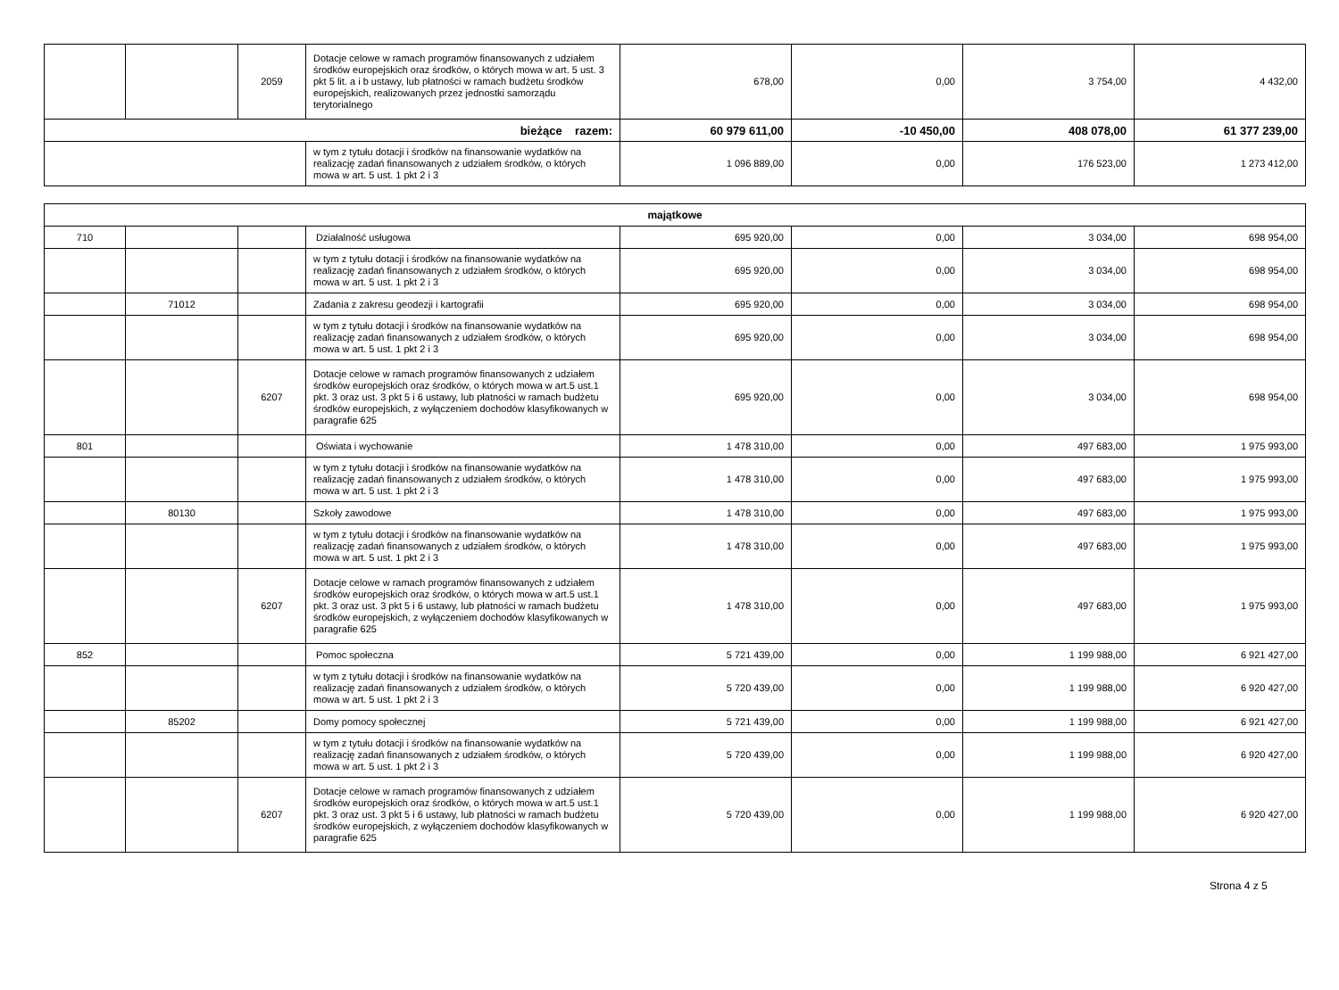| | | 2059 | Dotacje celowe w ramach programów finansowanych z udziałem środków europejskich oraz środków, o których mowa w art. 5 ust. 3 pkt 5 lit. a i b ustawy, lub płatności w ramach budżetu środków europejskich, realizowanych przez jednostki samorządu terytorialnego | 678,00 | 0,00 | 3 754,00 | 4 432,00 |
| bieżące razem: | | | | 60 979 611,00 | -10 450,00 | 408 078,00 | 61 377 239,00 |
| | | | w tym z tytułu dotacji i środków na finansowanie wydatków na realizację zadań finansowanych z udziałem środków, o których mowa w art. 5 ust. 1 pkt 2 i 3 | 1 096 889,00 | 0,00 | 176 523,00 | 1 273 412,00 |
| majątkowe | | | | | | | |
| 710 | | | Działalność usługowa | 695 920,00 | 0,00 | 3 034,00 | 698 954,00 |
| | | | w tym z tytułu dotacji i środków na finansowanie wydatków na realizację zadań finansowanych z udziałem środków, o których mowa w art. 5 ust. 1 pkt 2 i 3 | 695 920,00 | 0,00 | 3 034,00 | 698 954,00 |
| | 71012 | | Zadania z zakresu geodezji i kartografii | 695 920,00 | 0,00 | 3 034,00 | 698 954,00 |
| | | | w tym z tytułu dotacji i środków na finansowanie wydatków na realizację zadań finansowanych z udziałem środków, o których mowa w art. 5 ust. 1 pkt 2 i 3 | 695 920,00 | 0,00 | 3 034,00 | 698 954,00 |
| | | 6207 | Dotacje celowe w ramach programów finansowanych z udziałem środków europejskich oraz środków, o których mowa w art.5 ust.1 pkt. 3 oraz ust. 3 pkt 5 i 6 ustawy, lub płatności w ramach budżetu środków europejskich, z wyłączeniem dochodów klasyfikowanych w paragrafie 625 | 695 920,00 | 0,00 | 3 034,00 | 698 954,00 |
| 801 | | | Oświata i wychowanie | 1 478 310,00 | 0,00 | 497 683,00 | 1 975 993,00 |
| | | | w tym z tytułu dotacji i środków na finansowanie wydatków na realizację zadań finansowanych z udziałem środków, o których mowa w art. 5 ust. 1 pkt 2 i 3 | 1 478 310,00 | 0,00 | 497 683,00 | 1 975 993,00 |
| | 80130 | | Szkoły zawodowe | 1 478 310,00 | 0,00 | 497 683,00 | 1 975 993,00 |
| | | | w tym z tytułu dotacji i środków na finansowanie wydatków na realizację zadań finansowanych z udziałem środków, o których mowa w art. 5 ust. 1 pkt 2 i 3 | 1 478 310,00 | 0,00 | 497 683,00 | 1 975 993,00 |
| | | 6207 | Dotacje celowe w ramach programów finansowanych z udziałem środków europejskich oraz środków, o których mowa w art.5 ust.1 pkt. 3 oraz ust. 3 pkt 5 i 6 ustawy, lub płatności w ramach budżetu środków europejskich, z wyłączeniem dochodów klasyfikowanych w paragrafie 625 | 1 478 310,00 | 0,00 | 497 683,00 | 1 975 993,00 |
| 852 | | | Pomoc społeczna | 5 721 439,00 | 0,00 | 1 199 988,00 | 6 921 427,00 |
| | | | w tym z tytułu dotacji i środków na finansowanie wydatków na realizację zadań finansowanych z udziałem środków, o których mowa w art. 5 ust. 1 pkt 2 i 3 | 5 720 439,00 | 0,00 | 1 199 988,00 | 6 920 427,00 |
| | 85202 | | Domy pomocy społecznej | 5 721 439,00 | 0,00 | 1 199 988,00 | 6 921 427,00 |
| | | | w tym z tytułu dotacji i środków na finansowanie wydatków na realizację zadań finansowanych z udziałem środków, o których mowa w art. 5 ust. 1 pkt 2 i 3 | 5 720 439,00 | 0,00 | 1 199 988,00 | 6 920 427,00 |
| | | 6207 | Dotacje celowe w ramach programów finansowanych z udziałem środków europejskich oraz środków, o których mowa w art.5 ust.1 pkt. 3 oraz ust. 3 pkt 5 i 6 ustawy, lub płatności w ramach budżetu środków europejskich, z wyłączeniem dochodów klasyfikowanych w paragrafie 625 | 5 720 439,00 | 0,00 | 1 199 988,00 | 6 920 427,00 |
Strona 4 z 5